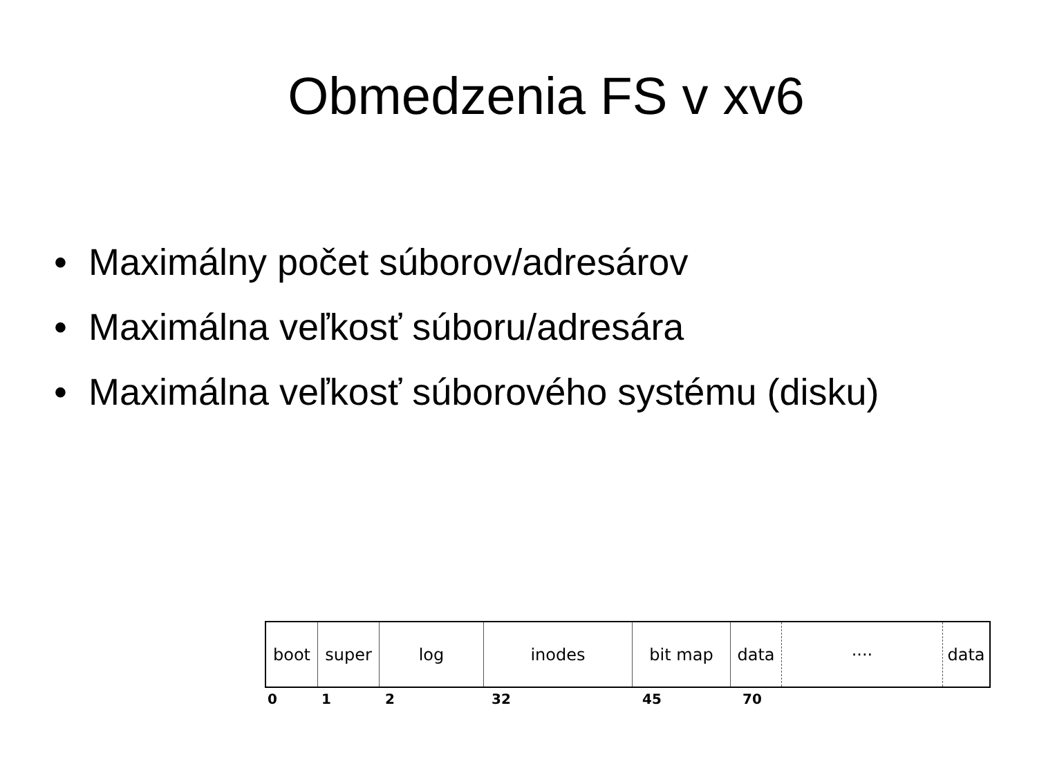Obmedzenia FS v xv6
• Maximálny počet súborov/adresárov
• Maximálna veľkosť súboru/adresára
• Maximálna veľkosť súborového systému (disku)
boot super log inodes bit map data ···· data
0 1 2 32 45 70